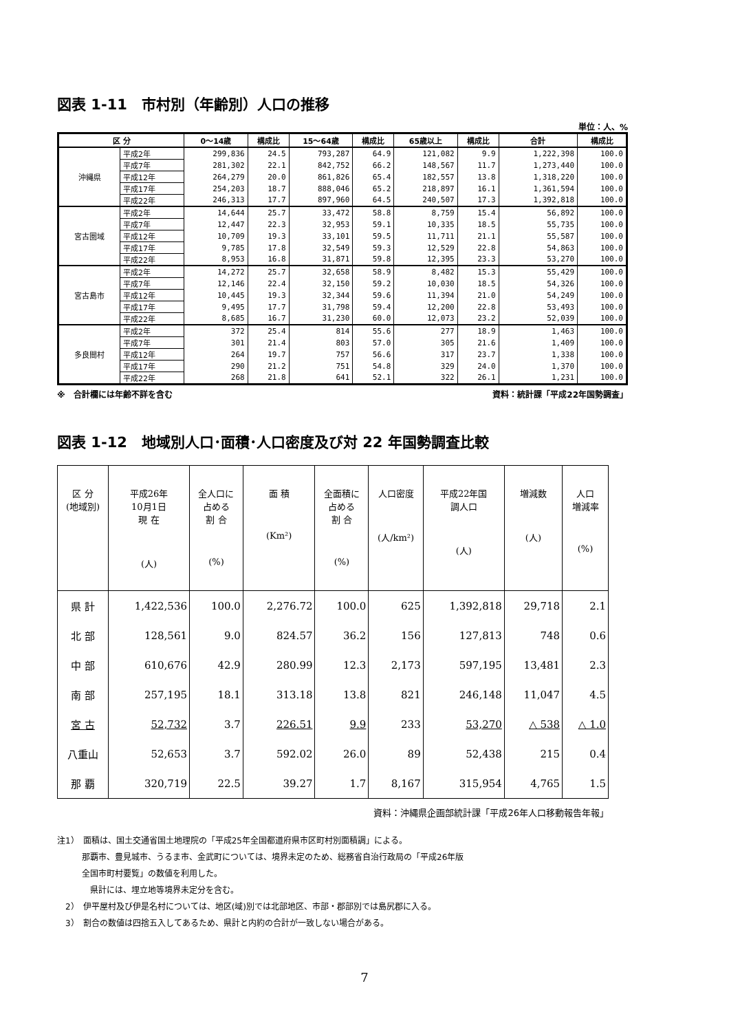図表 1-11　市村別（年齢別）人口の推移
単位：人、%
| 区 分 | | 0～14歳 | 構成比 | 15～64歳 | 構成比 | 65歳以上 | 構成比 | 合計 | 構成比 |
| --- | --- | --- | --- | --- | --- | --- | --- | --- | --- |
| 沖縄県 | 平成2年 | 299,836 | 24.5 | 793,287 | 64.9 | 121,082 | 9.9 | 1,222,398 | 100.0 |
| | 平成7年 | 281,302 | 22.1 | 842,752 | 66.2 | 148,567 | 11.7 | 1,273,440 | 100.0 |
| | 平成12年 | 264,279 | 20.0 | 861,826 | 65.4 | 182,557 | 13.8 | 1,318,220 | 100.0 |
| | 平成17年 | 254,203 | 18.7 | 888,046 | 65.2 | 218,897 | 16.1 | 1,361,594 | 100.0 |
| | 平成22年 | 246,313 | 17.7 | 897,960 | 64.5 | 240,507 | 17.3 | 1,392,818 | 100.0 |
| 宮古圏域 | 平成2年 | 14,644 | 25.7 | 33,472 | 58.8 | 8,759 | 15.4 | 56,892 | 100.0 |
| | 平成7年 | 12,447 | 22.3 | 32,953 | 59.1 | 10,335 | 18.5 | 55,735 | 100.0 |
| | 平成12年 | 10,709 | 19.3 | 33,101 | 59.5 | 11,711 | 21.1 | 55,587 | 100.0 |
| | 平成17年 | 9,785 | 17.8 | 32,549 | 59.3 | 12,529 | 22.8 | 54,863 | 100.0 |
| | 平成22年 | 8,953 | 16.8 | 31,871 | 59.8 | 12,395 | 23.3 | 53,270 | 100.0 |
| 宮古島市 | 平成2年 | 14,272 | 25.7 | 32,658 | 58.9 | 8,482 | 15.3 | 55,429 | 100.0 |
| | 平成7年 | 12,146 | 22.4 | 32,150 | 59.2 | 10,030 | 18.5 | 54,326 | 100.0 |
| | 平成12年 | 10,445 | 19.3 | 32,344 | 59.6 | 11,394 | 21.0 | 54,249 | 100.0 |
| | 平成17年 | 9,495 | 17.7 | 31,798 | 59.4 | 12,200 | 22.8 | 53,493 | 100.0 |
| | 平成22年 | 8,685 | 16.7 | 31,230 | 60.0 | 12,073 | 23.2 | 52,039 | 100.0 |
| 多良間村 | 平成2年 | 372 | 25.4 | 814 | 55.6 | 277 | 18.9 | 1,463 | 100.0 |
| | 平成7年 | 301 | 21.4 | 803 | 57.0 | 305 | 21.6 | 1,409 | 100.0 |
| | 平成12年 | 264 | 19.7 | 757 | 56.6 | 317 | 23.7 | 1,338 | 100.0 |
| | 平成17年 | 290 | 21.2 | 751 | 54.8 | 329 | 24.0 | 1,370 | 100.0 |
| | 平成22年 | 268 | 21.8 | 641 | 52.1 | 322 | 26.1 | 1,231 | 100.0 |
※　合計欄には年齢不詳を含む 資料：統計課「平成22年国勢調査」
図表 1-12　地域別人口･面積･人口密度及び対 22 年国勢調査比較
| 区 分 (地域別) | 平成26年 10月1日 現 在 (人) | 全人口に 占める 割 合 (%) | 面 積 (Km²) | 全面積に 占める 割 合 (%) | 人口密度 (人/km²) | 平成22年国 調人口 (人) | 増減数 (人) | 人口 増減率 (%) |
| --- | --- | --- | --- | --- | --- | --- | --- | --- |
| 県 計 | 1,422,536 | 100.0 | 2,276.72 | 100.0 | 625 | 1,392,818 | 29,718 | 2.1 |
| 北 部 | 128,561 | 9.0 | 824.57 | 36.2 | 156 | 127,813 | 748 | 0.6 |
| 中 部 | 610,676 | 42.9 | 280.99 | 12.3 | 2,173 | 597,195 | 13,481 | 2.3 |
| 南 部 | 257,195 | 18.1 | 313.18 | 13.8 | 821 | 246,148 | 11,047 | 4.5 |
| 宮 古 | 52,732 | 3.7 | 226.51 | 9.9 | 233 | 53,270 | △ 538 | △ 1.0 |
| 八重山 | 52,653 | 3.7 | 592.02 | 26.0 | 89 | 52,438 | 215 | 0.4 |
| 那 覇 | 320,719 | 22.5 | 39.27 | 1.7 | 8,167 | 315,954 | 4,765 | 1.5 |
資料：沖縄県企画部統計課「平成26年人口移動報告年報」
注1）　面積は、国土交通省国土地理院の「平成25年全国都道府県市区町村別面積調」による。
　　　那覇市、豊見城市、うるま市、金武町については、境界未定のため、総務省自治行政局の「平成26年版
　　　全国市町村要覧」の数値を利用した。
　　　　県計には、埋立地等境界未定分を含む。
　2）　伊平屋村及び伊是名村については、地区(域)別では北部地区、市部・郡部別では島尻郡に入る。
　3）　割合の数値は四捨五入してあるため、県計と内約の合計が一致しない場合がある。
7